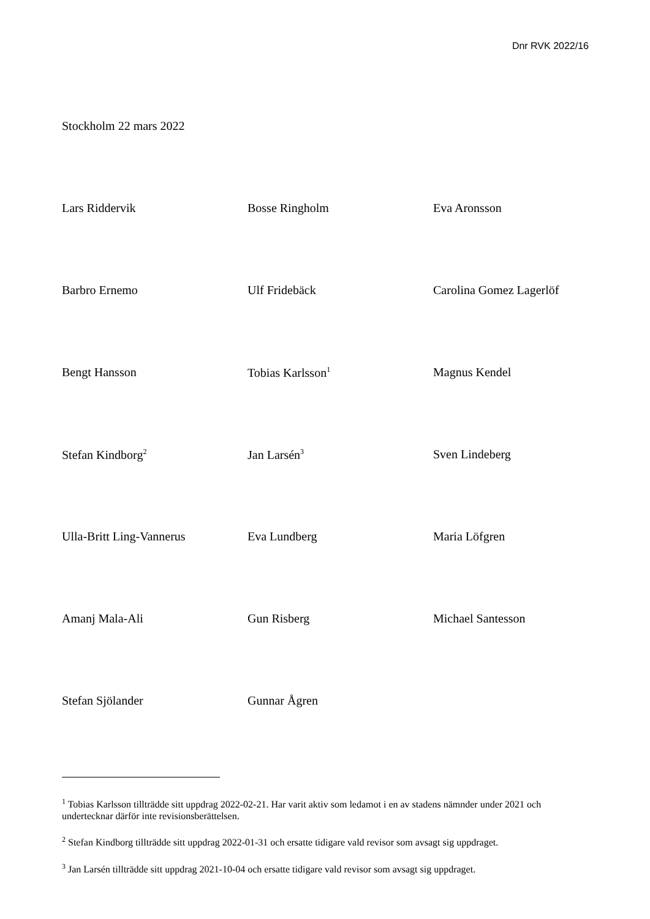Dnr RVK 2022/16
Stockholm 22 mars 2022
| Lars Riddervik | Bosse Ringholm | Eva Aronsson |
| Barbro Ernemo | Ulf Fridebäck | Carolina Gomez Lagerlöf |
| Bengt Hansson | Tobias Karlsson<sup>1</sup> | Magnus Kendel |
| Stefan Kindborg<sup>2</sup> | Jan Larsén<sup>3</sup> | Sven Lindeberg |
| Ulla-Britt Ling-Vannerus | Eva Lundberg | Maria Löfgren |
| Amanj Mala-Ali | Gun Risberg | Michael Santesson |
| Stefan Sjölander | Gunnar Ågren | |
<sup>1</sup> Tobias Karlsson tillträdde sitt uppdrag 2022-02-21. Har varit aktiv som ledamot i en av stadens nämnder under 2021 och undertecknar därför inte revisionsberättelsen.
<sup>2</sup> Stefan Kindborg tillträdde sitt uppdrag 2022-01-31 och ersatte tidigare vald revisor som avsagt sig uppdraget.
<sup>3</sup> Jan Larsén tillträdde sitt uppdrag 2021-10-04 och ersatte tidigare vald revisor som avsagt sig uppdraget.